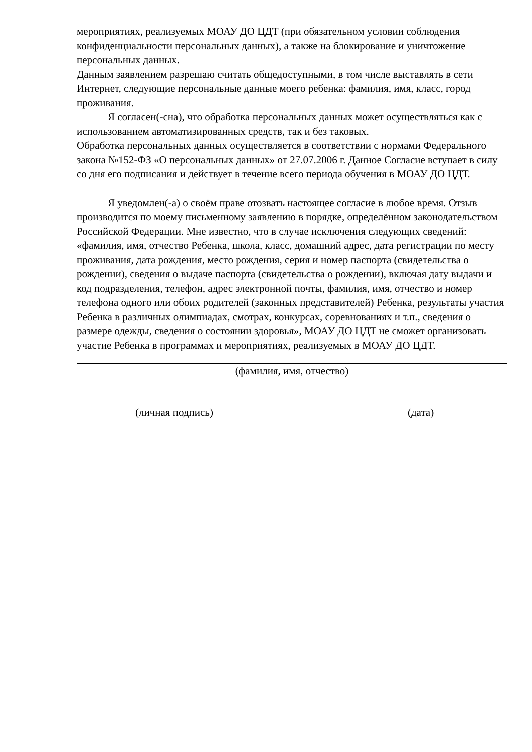мероприятиях, реализуемых МОАУ ДО ЦДТ (при обязательном условии соблюдения конфиденциальности персональных данных), а также на блокирование и уничтожение персональных данных.
Данным заявлением разрешаю считать общедоступными, в том числе выставлять в сети Интернет, следующие персональные данные моего ребенка: фамилия, имя, класс, город проживания.
Я согласен(-сна), что обработка персональных данных может осуществляться как с использованием автоматизированных средств, так и без таковых.
Обработка персональных данных осуществляется в соответствии с нормами Федерального закона №152-ФЗ «О персональных данных» от 27.07.2006 г. Данное Согласие вступает в силу со дня его подписания и действует в течение всего периода обучения в МОАУ ДО ЦДТ.
Я уведомлен(-а) о своём праве отозвать настоящее согласие в любое время. Отзыв производится по моему письменному заявлению в порядке, определённом законодательством Российской Федерации. Мне известно, что в случае исключения следующих сведений: «фамилия, имя, отчество Ребенка, школа, класс, домашний адрес, дата регистрации по месту проживания, дата рождения, место рождения, серия и номер паспорта (свидетельства о рождении), сведения о выдаче паспорта (свидетельства о рождении), включая дату выдачи и код подразделения, телефон, адрес электронной почты, фамилия, имя, отчество и номер телефона одного или обоих родителей (законных представителей) Ребенка, результаты участия Ребенка в различных олимпиадах, смотрах, конкурсах, соревнованиях и т.п., сведения о размере одежды, сведения о состоянии здоровья», МОАУ ДО ЦДТ не сможет организовать участие Ребенка в программах и мероприятиях, реализуемых в МОАУ ДО ЦДТ.
(фамилия, имя, отчество)
(личная подпись) (дата)